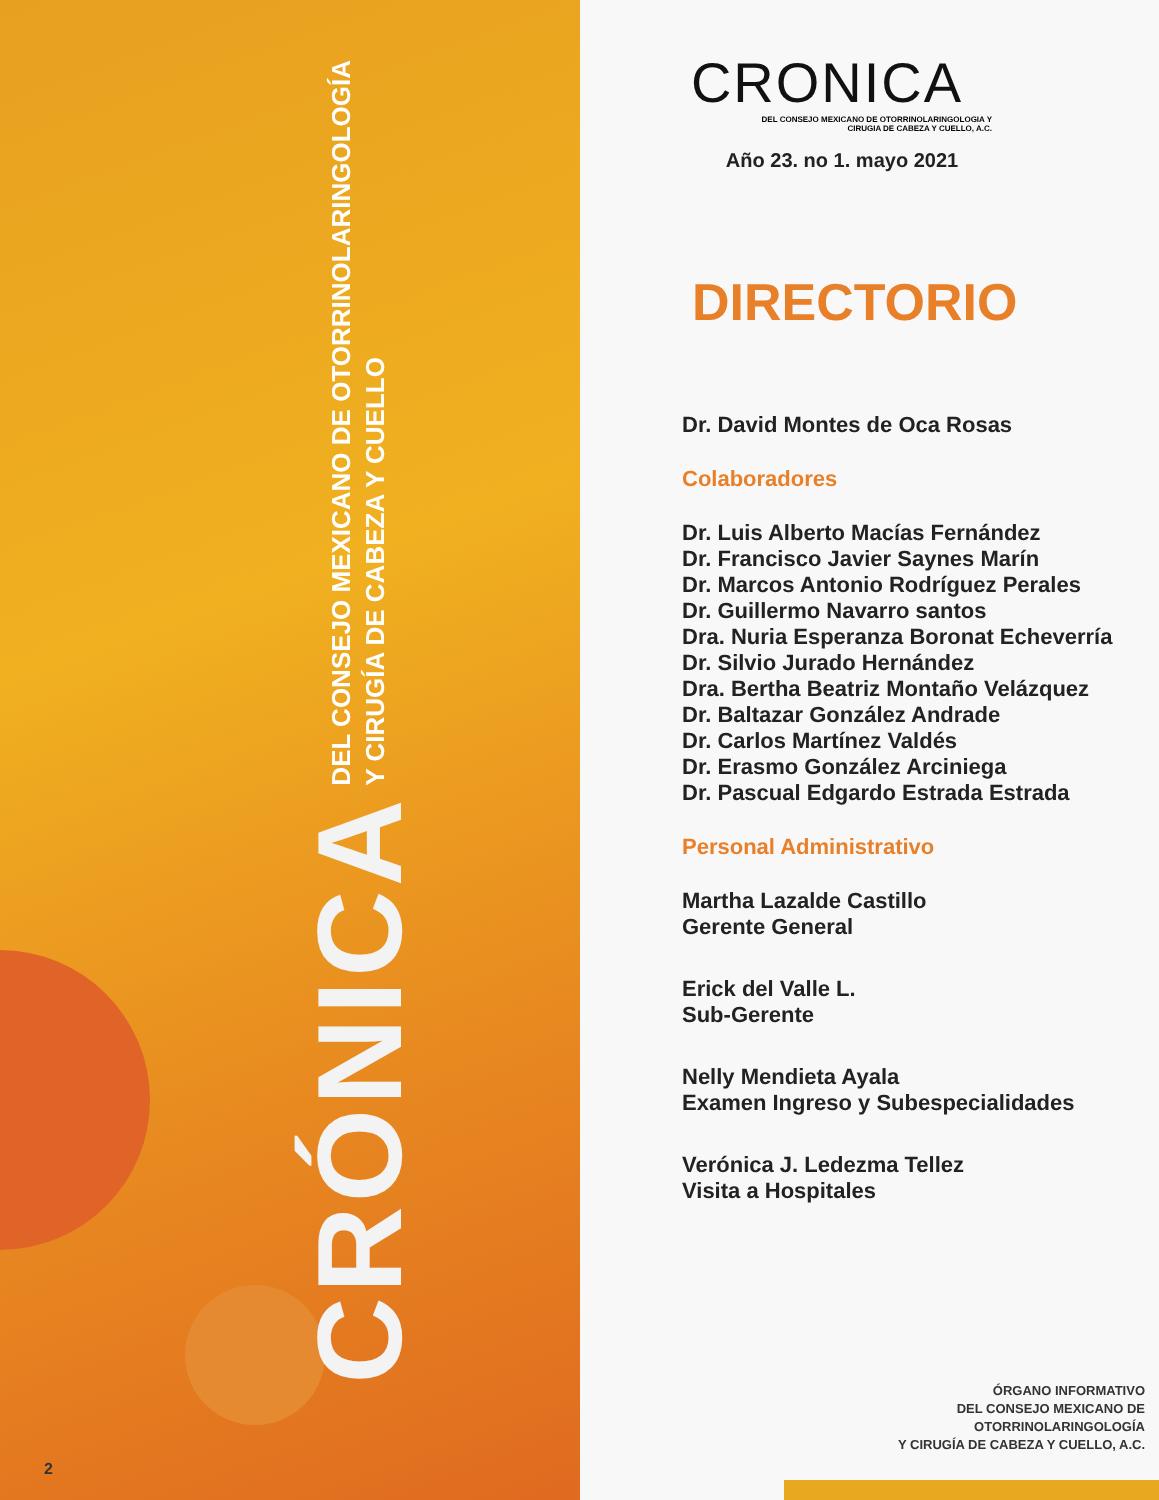CRÓNICA DEL CONSEJO MEXICANO DE OTORRINOLARINGOLOGÍA
Y CIRUGÍA DE CABEZA Y CUELLO
2
CRONICA
DEL CONSEJO MEXICANO DE OTORRINOLARINGOLOGIA Y
CIRUGIA DE CABEZA Y CUELLO, A.C.
Año 23. no 1. mayo 2021
DIRECTORIO
Dr. David Montes de Oca Rosas
Colaboradores
Dr. Luis Alberto Macías Fernández
Dr. Francisco Javier Saynes Marín
Dr. Marcos Antonio Rodríguez Perales
Dr. Guillermo Navarro santos
Dra. Nuria Esperanza Boronat Echeverría
Dr. Silvio Jurado Hernández
Dra. Bertha Beatriz Montaño Velázquez
Dr. Baltazar González Andrade
Dr. Carlos Martínez Valdés
Dr. Erasmo González Arciniega
Dr. Pascual Edgardo Estrada Estrada
Personal Administrativo
Martha Lazalde Castillo
Gerente General
Erick del Valle L.
Sub-Gerente
Nelly Mendieta Ayala
Examen Ingreso y Subespecialidades
Verónica J. Ledezma Tellez
Visita a Hospitales
ÓRGANO INFORMATIVO
DEL CONSEJO MEXICANO DE
OTORRINOLARINGOLOGÍA
Y CIRUGÍA DE CABEZA Y CUELLO, A.C.